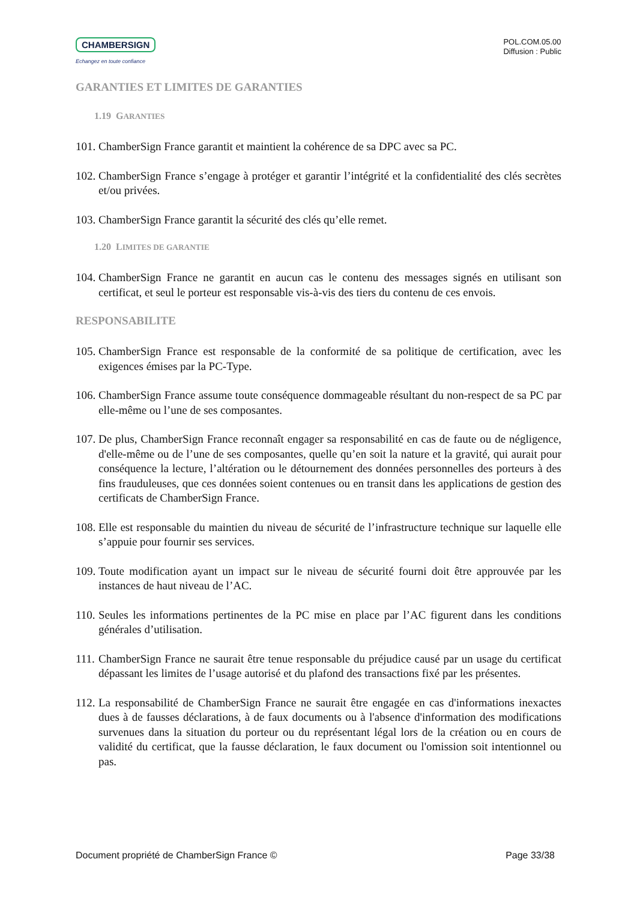CHAMBERSIGN
Echangez en toute confiance
POL.COM.05.00
Diffusion : Public
GARANTIES ET LIMITES DE GARANTIES
1.19 GARANTIES
101. ChamberSign France garantit et maintient la cohérence de sa DPC avec sa PC.
102. ChamberSign France s’engage à protéger et garantir l’intégrité et la confidentialité des clés secrètes et/ou privées.
103. ChamberSign France garantit la sécurité des clés qu’elle remet.
1.20 LIMITES DE GARANTIE
104. ChamberSign France ne garantit en aucun cas le contenu des messages signés en utilisant son certificat, et seul le porteur est responsable vis-à-vis des tiers du contenu de ces envois.
RESPONSABILITE
105. ChamberSign France est responsable de la conformité de sa politique de certification, avec les exigences émises par la PC-Type.
106. ChamberSign France assume toute conséquence dommageable résultant du non-respect de sa PC par elle-même ou l’une de ses composantes.
107. De plus, ChamberSign France reconnaît engager sa responsabilité en cas de faute ou de négligence, d'elle-même ou de l’une de ses composantes, quelle qu’en soit la nature et la gravité, qui aurait pour conséquence la lecture, l’altération ou le détournement des données personnelles des porteurs à des fins frauduleuses, que ces données soient contenues ou en transit dans les applications de gestion des certificats de ChamberSign France.
108. Elle est responsable du maintien du niveau de sécurité de l’infrastructure technique sur laquelle elle s’appuie pour fournir ses services.
109. Toute modification ayant un impact sur le niveau de sécurité fourni doit être approuvée par les instances de haut niveau de l’AC.
110. Seules les informations pertinentes de la PC mise en place par l’AC figurent dans les conditions générales d’utilisation.
111. ChamberSign France ne saurait être tenue responsable du préjudice causé par un usage du certificat dépassant les limites de l’usage autorisé et du plafond des transactions fixé par les présentes.
112. La responsabilité de ChamberSign France ne saurait être engagée en cas d'informations inexactes dues à de fausses déclarations, à de faux documents ou à l'absence d'information des modifications survenues dans la situation du porteur ou du représentant légal lors de la création ou en cours de validité du certificat, que la fausse déclaration, le faux document ou l'omission soit intentionnel ou pas.
Document propriété de ChamberSign France © Page 33/38